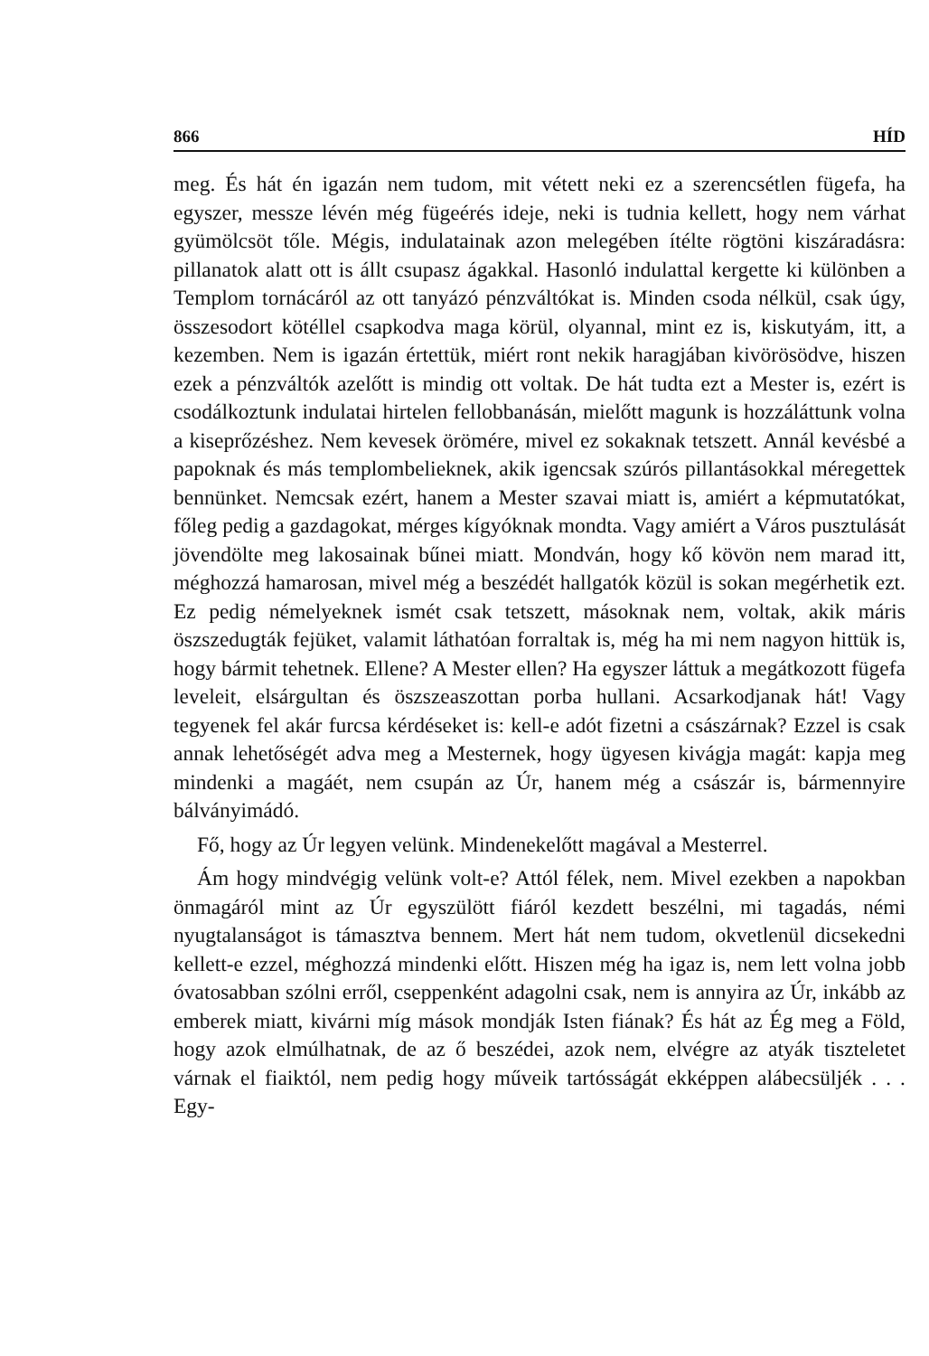866 HÍD
meg. És hát én igazán nem tudom, mit vétett neki ez a szerencsétlen fügefa, ha egyszer, messze lévén még fügeérés ideje, neki is tudnia kellett, hogy nem várhat gyümölcsöt tőle. Mégis, indulatainak azon melegében ítélte rögtöni kiszáradásra: pillanatok alatt ott is állt csupasz ágakkal. Hasonló indulattal kergette ki különben a Templom tornácáról az ott tanyázó pénzváltókat is. Minden csoda nélkül, csak úgy, összesodort kötéllel csapkodva maga körül, olyannal, mint ez is, kiskutyám, itt, a kezemben. Nem is igazán értettük, miért ront nekik haragjában kivörösödve, hiszen ezek a pénzváltók azelőtt is mindig ott voltak. De hát tudta ezt a Mester is, ezért is csodálkoztunk indulatai hirtelen fellobbanásán, mielőtt magunk is hozzáláttunk volna a kiseprőzéshez. Nem kevesek örömére, mivel ez sokaknak tetszett. Annál kevésbé a papoknak és más templombelieknek, akik igencsak szúrós pillantásokkal méregettek bennünket. Nemcsak ezért, hanem a Mester szavai miatt is, amiért a képmutatókat, főleg pedig a gazdagokat, mérges kígyóknak mondta. Vagy amiért a Város pusztulását jövendölte meg lakosainak bűnei miatt. Mondván, hogy kő kövön nem marad itt, méghozzá hamarosan, mivel még a beszédét hallgatók közül is sokan megérhetik ezt. Ez pedig némelyeknek ismét csak tetszett, másoknak nem, voltak, akik máris öszszedugták fejüket, valamit láthatóan forraltak is, még ha mi nem nagyon hittük is, hogy bármit tehetnek. Ellene? A Mester ellen? Ha egyszer láttuk a megátkozott fügefa leveleit, elsárgultan és öszszeaszottan porba hullani. Acsarkodjanak hát! Vagy tegyenek fel akár furcsa kérdéseket is: kell-e adót fizetni a császárnak? Ezzel is csak annak lehetőségét adva meg a Mesternek, hogy ügyesen kivágja magát: kapja meg mindenki a magáét, nem csupán az Úr, hanem még a császár is, bármennyire bálványimádó.
Fő, hogy az Úr legyen velünk. Mindenekelőtt magával a Mesterrel.
Ám hogy mindvégig velünk volt-e? Attól félek, nem. Mivel ezekben a napokban önmagáról mint az Úr egyszülött fiáról kezdett beszélni, mi tagadás, némi nyugtalanságot is támasztva bennem. Mert hát nem tudom, okvetlenül dicsekedni kellett-e ezzel, méghozzá mindenki előtt. Hiszen még ha igaz is, nem lett volna jobb óvatosabban szólni erről, cseppenként adagolni csak, nem is annyira az Úr, inkább az emberek miatt, kivárni míg mások mondják Isten fiának? És hát az Ég meg a Föld, hogy azok elmúlhatnak, de az ő beszédei, azok nem, elvégre az atyák tiszteletet várnak el fiaiktól, nem pedig hogy műveik tartósságát ekképpen alábecsüljék . . . Egy-